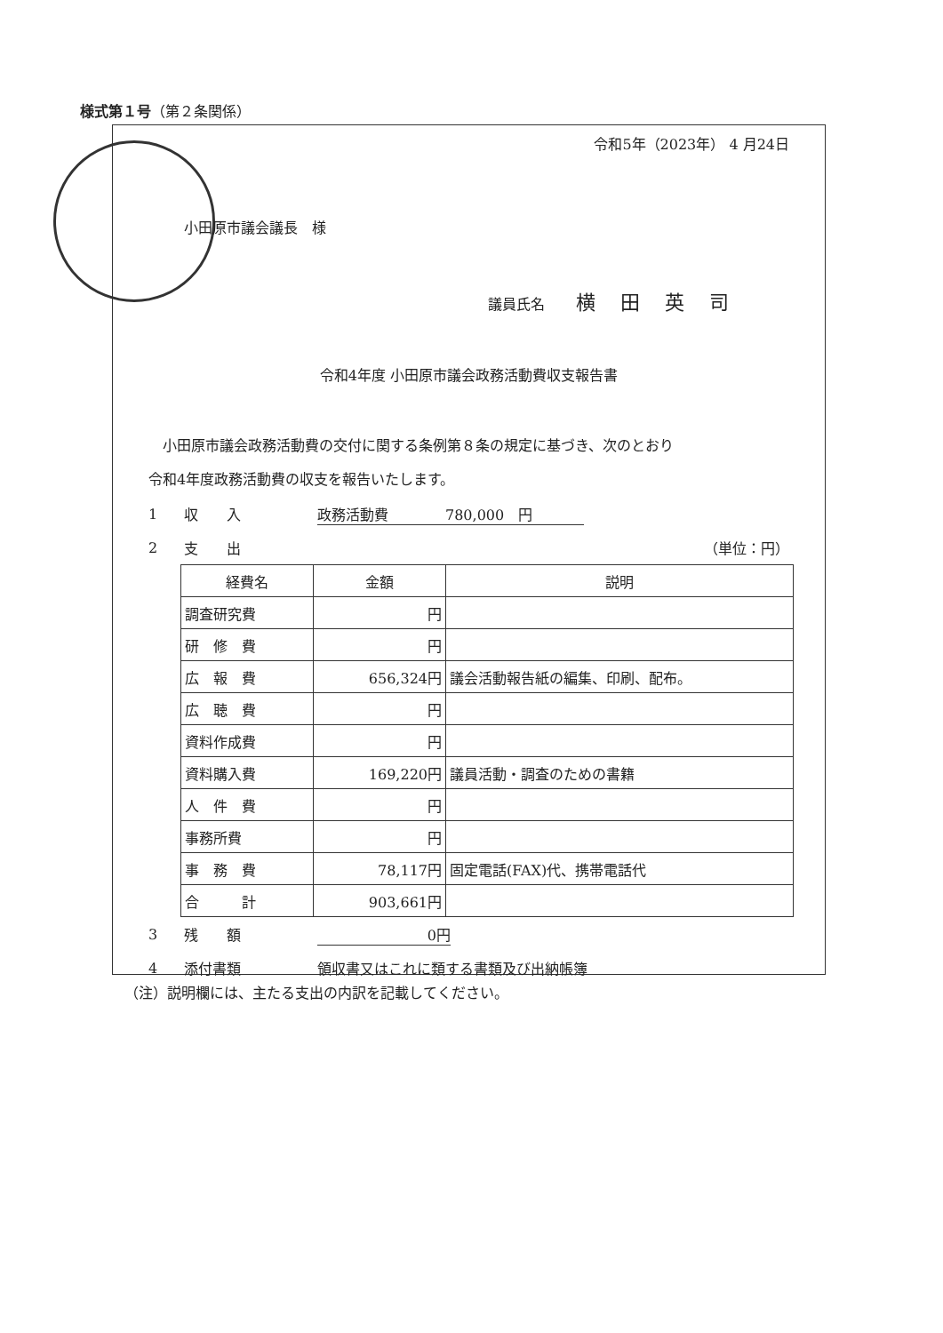様式第１号（第２条関係）
令和5年（2023年） 4 月24日
小田原市議会議長　様
議員氏名 横田英司
令和4年度 小田原市議会政務活動費収支報告書
　小田原市議会政務活動費の交付に関する条例第８条の規定に基づき、次のとおり
令和4年度政務活動費の収支を報告いたします。
1 収　　入 政務活動費　　　　780,000　円
2 支　　出 （単位：円）
| 経費名 | 金額 | 説明 |
| --- | --- | --- |
| 調査研究費 | 円 | |
| 研 修 費 | 円 | |
| 広 報 費 | 656,324円 | 議会活動報告紙の編集、印刷、配布。 |
| 広 聴 費 | 円 | |
| 資料作成費 | 円 | |
| 資料購入費 | 169,220円 | 議員活動・調査のための書籍 |
| 人 件 費 | 円 | |
| 事務所費 | 円 | |
| 事 務 費 | 78,117円 | 固定電話(FAX)代、携帯電話代 |
| 合 計 | 903,661円 | |
3 残　　額 0円
4 添付書類 領収書又はこれに類する書類及び出納帳簿
（注）説明欄には、主たる支出の内訳を記載してください。